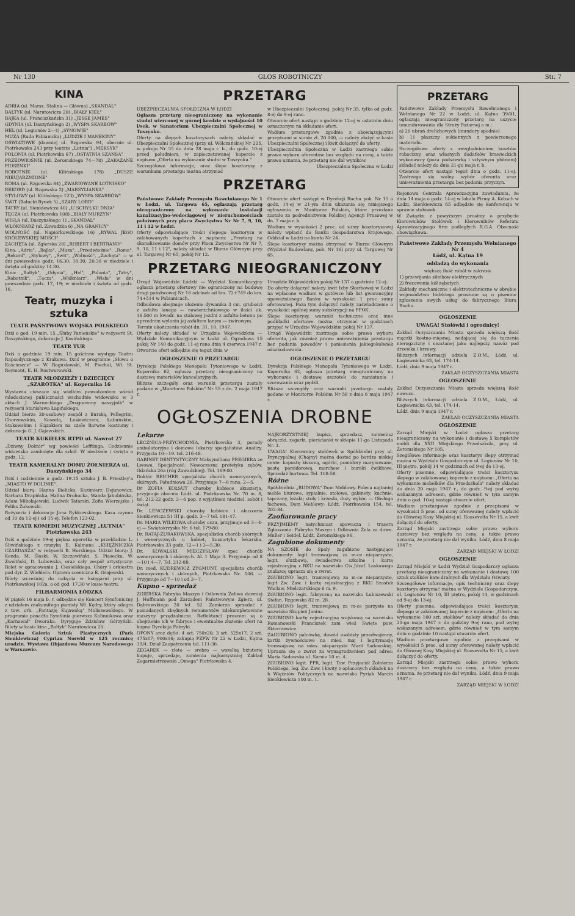Nr 130 GŁOS ROBOTNICZY Str. 7
KINA
ADRIA (ul. Marsz. Stalina — Główna) „SKANDAL"
BAŁTYK (ul. Narutowicza 20) „BIAŁY KIEŁ"
BAJKA (ul. Franciszkańska 31) „JESSE JAMES"
GDYNIA (ul. Daszyńskiego 2) „WYSPA SKARBÓW"
HEL (ul. Legionów 2—4) „SYNOWIE"
MUZA (Ruda Pabianicka) „LUDZIE I MANEKINY"
OŚWIATOWE (dawniej ul. Rzgowska 94, obecnie ul. Piotrkowska 243 przy teatrze „Lutnia") „MEKSYK"
POLONIA (ul. Piotrkowska 67) „OSTATNIA SZANSA"
PRZEDWIOŚNIE (ul. Żeromskiego 74—78) „ZAKAZANE PIOSENKI"
ROBOTNIK (ul. Kilińskiego 178) „DUSZE NIEUJARZMIONE"
ROMA (ul. Rzgowska 84) „ZWARIOWANE LOTNISKO"
REKORD (ul. Rzgowska 2) „MARSYLIANKA"
STYLOWY (ul. Kilińskiego 123) „WYSPA SKARBÓW"
ŚWIT (Bałucki Rynek 5) „SZARY LORD"
TATRY (ul. Sienkiewicza 40) „U SCHYŁKU DNIA"
TĘCZA (ul. Piotrkowska 108) „BIAŁY MURZYN"
WISŁA (ul. Daszyńskiego 1) „SKANDAL"
WŁÓKNIARZ (ul. Zawadzka 6) „NA GRANICY"
WOLNOŚĆ (ul. Napiórkowskiego 16) „RYWAL JEGO KRÓLEWSKIEJ MOŚCI"
ZACHĘTA (ul. Zgierska 28) „ROBERT I BERTRAND"
Kina: „Adria", „Bajka", „Muza", „Przedwiośnie", „Roma", „Rekord", „Stylowy", „Świt", „Wolność", „Zachęta" — w dni powszednie godz. 16.30; 18.30; 20.30 w niedziele i święta od godziny 14.30.
Kina: „Bałtyk", „Gdynia", „Hel", „Polonia", „Tatry", „Robotnik", „Tęcza", „Włókniarz", „Wisła" w dni powszednie godz. 17, 19; w niedziele i święta od godz. 16.
Teatr, muzyka i sztuka
TEATR PAŃSTWOWY WOJSKA POLSKIEGO
Dziś o god. 19 min. 15 „Śluby Panieńskie" w reżyserii St. Daszyńskiego, dekoracje J. Kosińskiego.
TEATR TUR
Dziś o godzinie 19 min. 15 gościnne występy Teatru Rapsodycznego z Krakowa. Dziś w programie „Słowo o Kościuszce" — W. Bogusławski, M. Piechal, Wł. St. Reymont, K. H. Rostworowski.
TEATR MŁODZIEŻY I DZIECIĘCY „SZAROTKA" ul. Kopernika 16
Wystawia cieszące się wielkim powodzeniem wśród młodocianej publiczności wschodnie widowisko w 3 aktach J. Warneckiego „Drogocenny naszyjnik" w reżyserii Stanisława Łapińskiego.
Udział bierze 20-osobowy zespół z Burską, Pellegrini, Chorzewskim, Koszelą, Lesiewiczem, Łabuńskim, Stokowskim i Ślązakiem na czele Barwne kostiumy i dekoracje G. J. Gajewskich.
TEATR KUKIEŁEK RTPD ul. Nawrot 27
„Dziwny Doktór" wg powieści Lefftinga. Codziennie widowiska zamknięte dla szkół. W niedziele i święta o godz. 12.
TEATR KAMERALNY DOMU ŻOŁNIERZA ul. Daszyńskiego 34
Dziś i codziennie o godz. 19.15 sztuka J. B. Priestley'a „MIASTO W DOLINIE".
Udział biorą: Hanna Bielicka, Kazimierz Dejunowicz, Barbara Drapińska, Halina Drohocka, Wanda Jakubińska, Adam Mikołajewski, Ludwik Tatarski, Zofia Wierzejska i Feliks Żukowski.
Reżyseria i dekoracje Jana Rybkowskiego. Kasa czynna od 10 do 12-ej i od 15-ej. Telefon 123-02.
TEATR KOMEDII MUZYCZNEJ „LUTNIA" Piotrkowska 243
Dziś o godzinie 19-ej piękna operetka w przekładzie L. Śliwińskiego z muzyką E. Kalmana „KSIĘŻNICZKA CZARDASZA" w reżyserii B. Horskiego. Udział biorą: J. Kenda, M. Ślaski, W. Szczawiński, S. Piasecka, W. Zwoliński, D. Lubowska, oraz cały zespół artystyczny. Balet w opracowaniu J. Ciesielskiego. Chóry i orkiestra pod dyr. Z. Wiehlera. Oprawa sceniczna E. Grajewski.
Bilety wcześniej do nabycia w księgarni przy ul. Piotrkowskiej 102a, a od god. 17.30 w kasie teatru.
FILHARMONIA ŁÓDZKA
W piątek 16 maja b. r. odbędzie się Koncert Symfoniczny z udziałem znakomitego pianisty Wł. Kędry, który odegra z tow. ork. „Fantazję Kujawską" Maliszewskiego. W programie ponadto Symfonia pierwsza Kalinnikowa oraz „Karnawał" Dworaka. Dyryguje Zdzisław Górzyński. Bilety w kasie kina „Bałtyk" Narutowicza 20.
Miejska Galeria Sztuk Plastycznych (Park Sienkiewicza) Cyprian Norwid w 125 rocznicę urodzin. Wystawa Objazdowa Muzeum Narodowego w Warszawie.
PRZETARG
UBEZPIECZALNIA SPOŁECZNA W ŁODZI
Ogłasza przetarg nieograniczony na wykonanie studni wierconej w górnej kredzie o wydajności 10 l/sek. w Sanatorium Ubezpieczalni Społecznej w Tuszynku.
Oferty na ślepych kosztorysach należy składać w Ubezpieczalni Społecznej (przy ul. Wólczańskiej Nr 225, w pokoju Nr 35 do dnia 28 maja r. b., do godz. 10-ej przed południem, w zapieczętowanej kopercie z napisem „Oferta na wykonanie studni w Tuszynku."
Szczegółowe informacje, oraz ślepe kosztorysy z warunkami przetargu można otrzymać
w Ubezpieczalni Społecznej, pokój Nr 35, tylko od godz. 8-ej do 9-ej rano.
Otwarcie ofert nastąpi o godzinie 12-ej w ostatnim dniu oznaczonym na składanie ofert.
Wadium przetargowe zgodnie z obowiązującymi przepisami w sumie zł. 20.000, — należy złożyć w kasie Ubezpieczalni Społecznej i kwit dołączyć do oferty.
Ubezpieczalnia Społeczna w Łodzi zastrzega sobie prawo wyboru oferentów bez względu na cenę, a także prawo uznania, że przetarg nie dał wyników.
Ubezpieczalnia Społeczna w Łodzi
PRZETARG
Państwowe Zakłady Przemysłu Bawełnianego Nr 1 w Łodzi, ul. Targowa 65, ogłaszają przetarg nieograniczony na wykonanie instalacji kanalizacyjno-wodociągowej w nieruchomościach położonych przy placu Zwycięstwa Nr Nr 7, 9, 10, 11 i 12 w Łodzi.
Oferty odpowiadające treści ślepego kosztorysu w zalakowanych kopertach z napisem: „Przetarg na skanalizowanie domów przy Placu Zwycięstwa Nr Nr 7, 9, 10, 11 i 12", należy składać w Biurze Głównym przy ul. Targowej Nr 65, pokój Nr 12.
Otwarcie ofert nastąpi w Dyrekcji Ruchu pok. Nr 15 o godz. 14-ej w 21-ym dniu ukazania się niniejszego ogłoszenia w Monitorze Polskim, które przesłane zostało za pośrednictwem Polskiej Agencji Prasowej w dn. 7 maja r. b.
Wadium w wysokości 2 proc. od sumy kosztorysowej należy wpłacić do Banku Gospodarstwa Krajowego, Oddział w Łodzi na konto Nr 24.
Ślepe kosztorysy można otrzymać w Biurze Głównym (Wydział Budowlany, pok. Nr 16) przy ul. Targowej Nr 65.
PRZETARG NIEOGRANICZONY
Urząd Wojewódzki Łódzki — Wydział Komunikacyjny ogłasza przetarg ofertowy nie ograniczony na budowę drogi państwowej Nr 16 odcinek od km. 72+749 do km. 74+514 w Pabianicach.
Odbudowa obejmuje ułożenie dywanika 3 cm. grubości z asfaltu lanego — nawierzchniowego w ilości ok. 16.500 m kwadr. na stalowej jezdni z asfalto-betonu po uprzednim wylaniu jej asfaltem lanym — żwirowym.
Termin ukończenia robót dn. 31. 10. 1947.
Oferty należy składać w Urzędzie Wojewódzkim — Wydziale Komunikacyjnym w Łodzi ul. Ogrodowa 15 pokój Nr 140 do godz. 11-ej rano dnia 4 czerwca 1947 r.
Otwarcie ofert odbędzie się tegoż dnia w
Urzędzie Wojewódzkim pokój Nr 137 o godzinie 12-ej.
Do oferty dołączyć należy kwit Izby Skarbowej w Łodzi na wpłacone wadium w gotówce lub list gwarancyjny upoważnionego Banku w wysokości 1 proc sumy oferowanej. Poza tym dołączyć należy zaświadczenie o wysokości ogólnej sumy subskrypcji na PPOK.
Ślepe kosztorysy, warunki techniczne oraz inne podkładki ofertowe można otrzymać w godzinach przyjęć w Urzędzie Wojewódzkim pokój Nr 137.
Urząd Wojewódzki zastrzega sobie prawo wyboru oferenta, jak również prawo unieważnienia przetargu bez podania powodów i poniesienia jakiegokolwiek odszkodowania.
OGŁOSZENIE O PRZETARGU
Dyrekcja Polskiego Monopolu Tytoniowego w Łodzi, Kopernika 62, ogłasza przetarg nieograniczony na dostawę materiałów kancelaryjnych.
Bliższe szczegóły oraz warunki przetargu zostały podane w „Monitorze Polskim" Nr 55 z dn. 2 maja 1947 r.
OGŁOSZENIE O PRZETARGU
Dyrekcja Polskiego Monopolu Tytoniowego w Łodzi, Kopernika 62, ogłasza przetarg nieograniczony na wykonanie i dostawę szczotek do zamiatania i szorowania oraz pędzli.
Bliższe szczegóły oraz warunki przetargu zostały podane w Monitorze Polskim Nr 58 z dnia 6 maja 1947 r.
OGŁOSZENIA DROBNE
Lekarze
LECZNICA-PRZYCHODNIA, Piotrkowska 3, porady ambulatoryjne i domowe lekarzy specjalistów. Analizy. Przyjęcia 10—19. tel. 216-48.
GABINET DENTYSTYCZNY Maksymiliana PREGIERA ze Lwowa. Specjalność: Nowoczesna protetyka zębów. Gdańska 26a (róg Zawadzkiej). Tel. 169-00.
Doktór REICHER specjalista chorób wenerycznych, skórnych. Południowa 26. Przyjmuje 7—8 rano, 2—5.
Dr ZOFIA KOŁSUT choroby kobiece akuszerja, przyjmuje obecnie Łódź, ul. Piotrkowska Nr. 70 m. 8, tel. 212-22 godz. 3—6 pop. z wyjątkiem niedziel, sobót i świąt.
Dr. LENCZEWSKI choroby kobiece i akuszeria Sienkiewicza 51 III p. godz. 3—7 tel. 181-47.
Dr. MARIA WILKOWA choroby oczu, przyjmuje od 3—4-ej — Świętokrzyska Nr. 6 tel. 179-80.
Dr. RATAJ-ŻURAKOWSKA, specjalistka chorób skórnych i wenerycznych u kobiet, kosmetyka lekarska. Piotrkowska 33 godz. 12—1 i 3—5.30.
Dr. KOWALSKI MIECZYSŁAW spec chorób wenerycznych i skórnych. Al. 1 Maja 3. Przyjmuje od 8—10 i 4—7. Tel. 212-88.
Dr. med. KUDREWICZ ZYGMUNT, specjalista chorób wenerycznych i skórnych, Piotrkowska Nr. 106. — Przyjmuje od 7—10 i od 3—7.
Kupno - sprzedaż
ZGIERSKA Fabryka Maszyn i Odlewnia Żeliwa dawniej J. Hoffmann pod Zarządem Państwowym Zgierz, ul. Dąbrowskiego 20 tel. 52. Zamierza sprzedać z posiadanych zbędnych remanentów zdekompletowane maszyny przędzalnicze. Reflektanci proszeni są o obejrzenie ich w fabryce i ewentualne złożenie ofert na kupno Dyrekcja Fabryki.
OPONY oraz dętki: 4 szt. 750x20; 3 szt. 525x17; 2 szt. 475x17; 900x16; zakupią PZPW Nr 22 w Łodzi, Kątna 39/4. Dział Zaopatrzenia tel. 111-36.
ZEGAREK — złoto — srebro — wszelką biżuterię kupuje, sprzedaje, zamienia najkorzystniej Zakład Zegarmistrzowski „Omega" Piotrkowska 4.
NAJKORZYSTNIEJ kupisz, sprzedasz, zamienisz obrączki, zegarki, pierścionki w sklepie 11-go Listopada Nr. 3.
UWAGA! Kierownicy stołówek w Spółdzielni przy ul. Pryncypalnej (Chojny) można dostać po bardzo niskiej cenie: kapustę kiszoną, ogórki, pomidory marynowane, pastę pomidorową, marchew i buraki ćwikłowe. Sprzedaż hurtowa. Tel. 108-58.
Różne
Spółdzielnia „BUDOWA" Dom Meblowy. Poleca najtaniej meble biurowe, sypialnie, stołowe, gabinety, kuchnie, tapczany, leżaki; stoły i krzesła, duży wybór. — Obsługa fachowa. Dom Meblowy: Łódź, Piotrkowska 154, tel. 202-84.
Zaofiarowanie pracy
PRZYJMIEMY natychmiast spawacza i trasera Zgłoszenia: Fabryka Maszyn i Odlewnia Żela za dawn. Muller i Seidel. Łódź, Żeromskiego 96.
Zagubione dokumenty
NA SZOSIE do Spały zagubiono następujące dokumenty: legit tramwajową za m-ce nieparzyste, legit. służbową, świadectwa szkolne i kartę rejestracyjną z RKU na nazwisko Cis Józef. Łaskawego znalazcę uprasza się o zwrot.
ZGUBIONO legit. tramwajową za m-ce nieparzyste, legit Zw. Zaw. i kartę rejestracyjną z RKU Szostek Wacław, Mielczarskiego 6 m. 9.
ZGUBIONO legit. fabryczną na nazwisko Lubiszewski Stefan. Rzgowska 82 m. 28.
ZGUBIONO legit. tramwajową za m-ce parzyste na nazwisko Skupień Janina.
ZGUBIONO kartę rejestracyjną wojskową na nazwisko Romanowski Franciszek zam wieś Święte pow. Skierniewice.
ZAGUBIONO palcówkę, dowód osobisty przedwojenny, kartki żywnościowe na mies. maj i legitymację tramwajową na mies. nieparzyste Marii Sadowskiej. Uprasza się o zwrot za wynagrodzeniem pod adres: Maria Sadowska ul. Sarnia 10 m. 4.
ZGUBIONO legit. PPR, legit. Tow. Przyjaciół Żołnierza Polskiego, leg. Zw. Zaw. i kwity z opłaconych składek na b Więźniów Politycznych na nazwisko Pyziak Marcin Sienkiewicza 100 m. 1.
PRZETARG
Państwowe Zakłady Przemysłu Bawełnianego i Wełnianego Nr 22 w Łodzi, ul. Kątna 39/41, ogłaszają nieograniczony przetarg na uszycie umundurowania dla Straży Pożarnej a m.:
a) 20 ubrań drelichowych (mundury spodnie)
b) 11 płaszczy sukiennych z powierzonego materiału.
Szczegółowe oferty z uwzględnieniem kosztów robocizny, oraz własnych dodatków krawieckich wykonawcy (poza podszewką i sztywnym płótnem) składać należy do dnia 21-go maja r. b.
Otwarcie ofert nastąpi tegoż dnia o godz. 11-ej. Zastrzega się wolny wybór oferenta oraz unieważnienia przetargu bez podania przyczyn.
Rejonowa Centrala Aprowizacyjna zawiadamia, że dnia 14 maja o godz. 14-ej w lokalu Firmy A. Kebsch w Łodzi, Sienkiewicza 65 odbędzie się konferencja w sprawie stołówek.
W Związku z powyższym prosimy o przybycie Kierowników Stołówek i Kierowników Referatu Aprowizacyjnego firm podległych R.G.A. Obecność obowiązkowa.
Państwowe Zakłady Przemysłu Wełnianego Nr 4
Łódź, ul. Kątna 19
oddadzą do wykonania
większą ilość robót w zakresie
1) przewijania silników elektrycznych
2) frezowania kół zębatych
Zakłady mechaniczne i elektrotechniczne w obrębie województwa łódzkiego proszone są o pisemne zgłoszenia swych usług do fabrycznego Biura Ruchu.
OGŁOSZENIE
UWAGA! Stołówki i ogrodnicy!
Zakład Oczyszczania Miasta sprzeda większą ilość mączki kostno-mięsnej, nadającej się do tuczenia nierogacizny i uważanej jako najlepszy nawóz pod drzewka i krzewy.
Bliższych informacji udziela Z.O.M., Łódź, ul. Łagiewnicka 63, tel. 174-14.
Łódź, dnia 9 maja 1947 r.
ZAKŁAD OCZYSZCZANIA MIASTA
OGŁOSZENIE
Zakład Oczyszczania Miasta sprzeda większą ilość nawozu.
Bliższych informacji udziela Z.O.M., Łódź, ul. Łagiewnicka 63, tel. 174-14.
Łódź, dnia 9 maja 1947 r.
ZAKŁAD OCZYSZCZANIA MIASTA
OGŁOSZENIE
Zarząd Miejski w Łodzi ogłasza przetarg nieograniczony na wykonanie i dostawę 5 kompletów mebli dla XXII Miejskiego Przedszkola, przy ul. Żeromskiego Nr 105.
Szegółowe informacje oraz kosztorys ślepy otrzymać można w Wydziale Gospodarczym ul. Legionów Nr 10, III piętro, pokój 14 w godzinach od 9-ej do 13-ej.
Oferty pisemne, odpowiadające treści kosztorysu ślepego w zalakowanej kopercie z napisem: „Oferta na wykonanie mebelków dla Przedszkola" należy składać do dnia 20 maja 1947 r., do godz. 9-ej pod wyżej wskazanym adresem, gdzie również w tym samym dniu o god. 10-ej nastąpi otwarcie ofert.
Wadium przetargowe zgodnie z przepisami w wysokości 5 proc. od sumy oferowanej należy wpłacić do Głównej Kasy Miejskiej ul. Roosevelta Nr 15, a kwit dołączyć do oferty.
Zarząd Miejski zastrzega sobie prawo wyboru dostawcy bez względu na cenę, a także prawo uznania, że przetarg nie dał wyniku. Łódź, dnia 8 maja 1947 r.
ZARZĄD MIEJSKI W ŁODZI
OGŁOSZENIE
Zarząd Miejski w Łodzi Wydział Gospodarczy ogłasza przetarg nieograniczony na wykonanie i dostawę 100 sztuk stolików kate dralnych dla Wydziału Oświaty.
Szczegółowe informacje, opis techniczny oraz ślepy kosztorys otrzymać można w Wydziale Gospodarczym, ul. Legionów Nr 10, III piętro, pokój 14, w godzinach od 9-ej do 13-ej.
Oferty pisemne, odpowiadające treści kosztorysu ślepego w zalakowanej kopercie z napisem: „Oferta na wykonanie 100 szt. stolików" należy składać do dnia 20-go maja 1947 r. do godziny 9-ej rano, pod wyżej wskazanym adresem, gdzie również w tym samym dniu o godzinie 10 nastąpi otwarcie ofert.
Wadium przetargowe zgodnie z przepisami w wysokości 5 proc. od sumy oferowanej należy wpłacić do Głównej Kasy Miejskiej ul. Roosevelta Nr 15, a kwit dołączyć do oferty.
Zarząd Miejski zastrzega sobie prawo wyboru dostawcy bez względu na cenę, a także prawo uznania, że przetarg nie dał wyniku. Łódź, dnia 9 maja 1947 r.
ZARZĄD MIEJSKI W ŁODZI